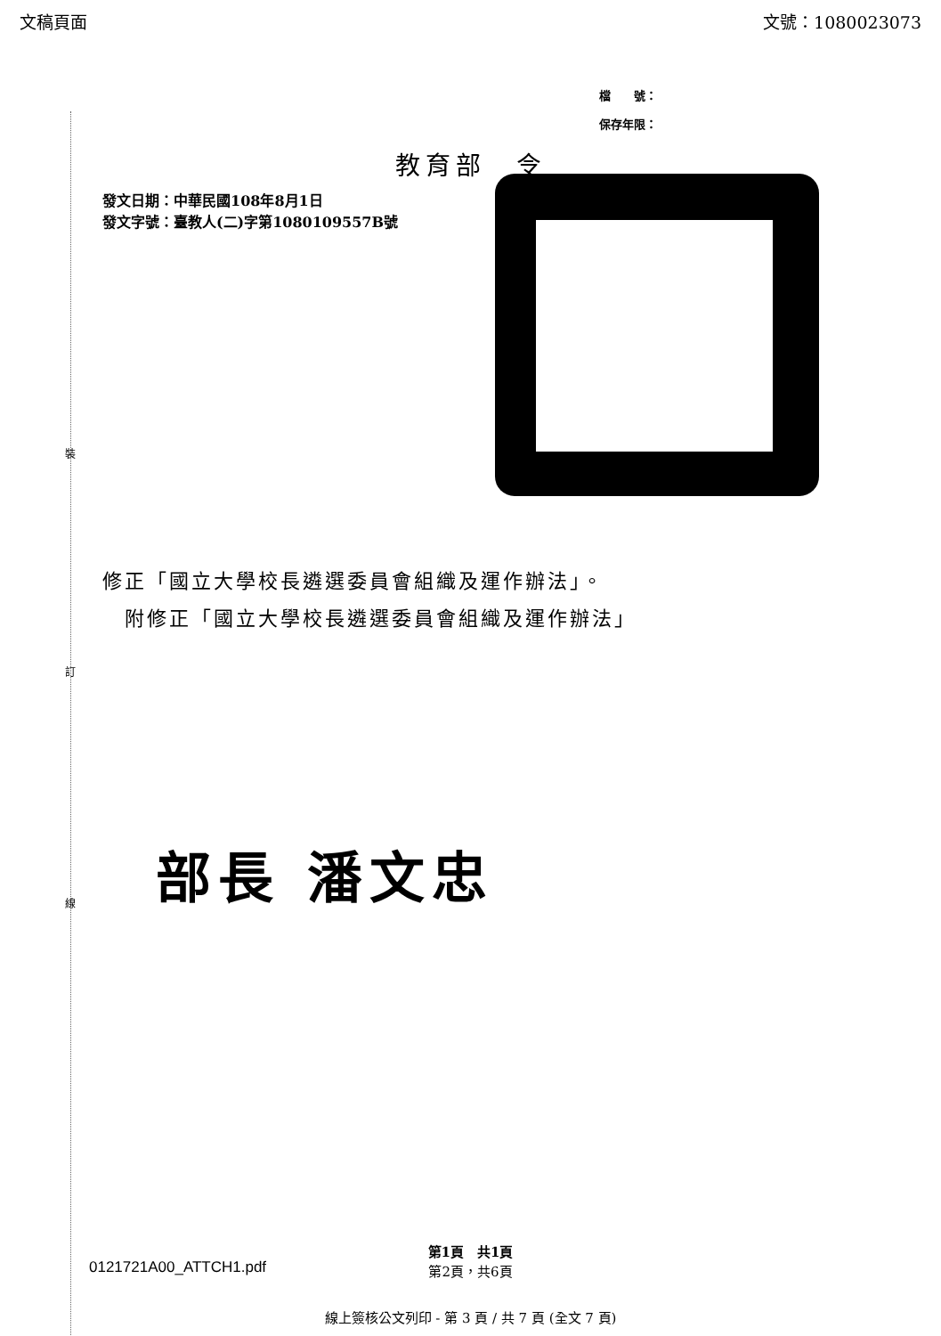文稿頁面 文號：1080023073
檔　　號：
保存年限：
教育部　令
發文日期：中華民國108年8月1日
發文字號：臺教人(二)字第1080109557B號
裝
訂
線
修正「國立大學校長遴選委員會組織及運作辦法」。
　附修正「國立大學校長遴選委員會組織及運作辦法」
部長 潘文忠
0121721A00_ATTCH1.pdf
第1頁　共1頁
第2頁，共6頁
線上簽核公文列印 - 第 3 頁 / 共 7 頁 (全文 7 頁)